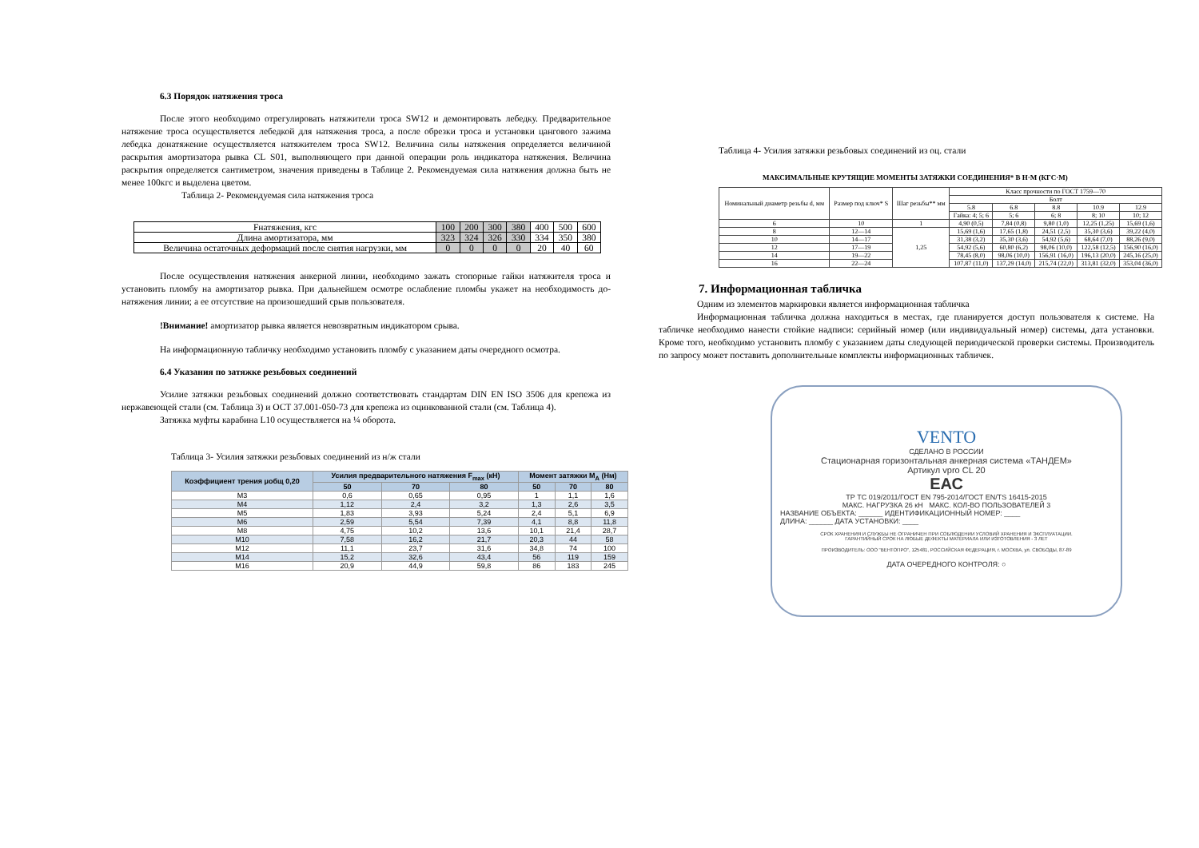6.3 Порядок натяжения троса
После этого необходимо отрегулировать натяжители троса SW12 и демонтировать лебедку. Предварительное натяжение троса осуществляется лебедкой для натяжения троса, а после обрезки троса и установки цангового зажима лебедка донатяжение осуществляется натяжителем троса SW12. Величина силы натяжения определяется величиной раскрытия амортизатора рывка CL S01, выполняющего при данной операции роль индикатора натяжения. Величина раскрытия определяется сантиметром, значения приведены в Таблице 2. Рекомендуемая сила натяжения должна быть не менее 100кгс и выделена цветом.
Таблица 2- Рекомендуемая сила натяжения троса
| Fнатяжения, кгс | 100 | 200 | 300 | 380 | 400 | 500 | 600 |
| Длина амортизатора, мм | 323 | 324 | 326 | 330 | 334 | 350 | 380 |
| Величина остаточных деформаций после снятия нагрузки, мм | 0 | 0 | 0 | 0 | 20 | 40 | 60 |
После осуществления натяжения анкерной линии, необходимо зажать стопорные гайки натяжителя троса и установить пломбу на амортизатор рывка. При дальнейшем осмотре ослабление пломбы укажет на необходимость до-натяжения линии; а ее отсутствие на произошедший срыв пользователя.
!Внимание! амортизатор рывка является невозвратным индикатором срыва.
На информационную табличку необходимо установить пломбу с указанием даты очередного осмотра.
6.4 Указания по затяжке резьбовых соединений
Усилие затяжки резьбовых соединений должно соответствовать стандартам DIN EN ISO 3506 для крепежа из нержавеющей стали (см. Таблица 3) и ОСТ 37.001-050-73 для крепежа из оцинкованной стали (см. Таблица 4).
Затяжка муфты карабина L10 осуществляется на ¼ оборота.
Таблица 3- Усилия затяжки резьбовых соединений из н/ж стали
| Коэффициент трения μобщ 0,20 | Усилия предварительного натяжения F<sub>max</sub> (кН) | | | Момент затяжки M<sub>A</sub> (Нм) | | |
| --- | --- | --- | --- | --- | --- | --- |
| | 50 | 70 | 80 | 50 | 70 | 80 |
| M3 | 0,6 | 0,65 | 0,95 | 1 | 1,1 | 1,6 |
| M4 | 1,12 | 2,4 | 3,2 | 1,3 | 2,6 | 3,5 |
| M5 | 1,83 | 3,93 | 5,24 | 2,4 | 5,1 | 6,9 |
| M6 | 2,59 | 5,54 | 7,39 | 4,1 | 8,8 | 11,8 |
| M8 | 4,75 | 10,2 | 13,6 | 10,1 | 21,4 | 28,7 |
| M10 | 7,58 | 16,2 | 21,7 | 20,3 | 44 | 58 |
| M12 | 11,1 | 23,7 | 31,6 | 34,8 | 74 | 100 |
| M14 | 15,2 | 32,6 | 43,4 | 56 | 119 | 159 |
| M16 | 20,9 | 44,9 | 59,8 | 86 | 183 | 245 |
Таблица 4- Усилия затяжки резьбовых соединений из оц. стали
МАКСИМАЛЬНЫЕ КРУТЯЩИЕ МОМЕНТЫ ЗАТЯЖКИ СОЕДИНЕНИЯ* В Н·М (КГС·М)
| Номинальный диаметр резьбы d, мм | Размер под ключ* S | Шаг резьбы** мм | Класс прочности по ГОСТ 1759—70 | | | | |
| --- | --- | --- | --- | --- | --- | --- | --- |
| | | | Болт | | | | |
| | | | 5.8 | 6.8 | 8.8 | 10.9 | 12.9 |
| | | | Гайка: 4; 5; 6 | 5; 6 | 6; 8 | 8; 10 | 10; 12 |
| 6 | 10 | 1 | 4,90 (0,5) | 7,84 (0,8) | 9,80 (1,0) | 12,25 (1,25) | 15,69 (1,6) |
| 8 | 12—14 | 1,25 | 15,69 (1,6) | 17,65 (1,8) | 24,51 (2,5) | 35,30 (3,6) | 39,22 (4,0) |
| 10 | 14—17 | | 31,38 (3,2) | 35,30 (3,6) | 54,92 (5,6) | 68,64 (7,0) | 88,26 (9,0) |
| 12 | 17—19 | | 54,92 (5,6) | 60,80 (6,2) | 98,06 (10,0) | 122,58 (12,5) | 156,90 (16,0) |
| 14 | 19—22 | | 78,45 (8,0) | 98,06 (10,0) | 156,91 (16,0) | 196,13 (20,0) | 245,16 (25,0) |
| 16 | 22—24 | | 107,87 (11,0) | 137,29 (14,0) | 215,74 (22,0) | 313,81 (32,0) | 353,04 (36,0) |
7. Информационная табличка
Одним из элементов маркировки является информационная табличка
Информационная табличка должна находиться в местах, где планируется доступ пользователя к системе. На табличке необходимо нанести стойкие надписи: серийный номер (или индивидуальный номер) системы, дата установки. Кроме того, необходимо установить пломбу с указанием даты следующей периодической проверки системы. Производитель по запросу может поставить дополнительные комплекты информационных табличек.
VENTO
СДЕЛАНО В РОССИИ
Стационарная горизонтальная анкерная система «ТАНДЕМ»
Артикул vpro CL 20
ЕАС
ТР ТС 019/2011/ГОСТ EN 795-2014/ГОСТ EN/TS 16415-2015
МАКС. НАГРУЗКА 26 кН МАКС. КОЛ-ВО ПОЛЬЗОВАТЕЛЕЙ 3
НАЗВАНИЕ ОБЪЕКТА: ______ ИДЕНТИФИКАЦИОННЫЙ НОМЕР: ____
ДЛИНА: ______ ДАТА УСТАНОВКИ: ____
СРОК ХРАНЕНИЯ И СЛУЖБЫ НЕ ОГРАНИЧЕН ПРИ СОБЛЮДЕНИИ УСЛОВИЙ ХРАНЕНИЯ И ЭКСПЛУАТАЦИИ.
ГАРАНТИЙНЫЙ СРОК НА ЛЮБЫЕ ДЕФЕКТЫ МАТЕРИАЛА ИЛИ ИЗГОТОВЛЕНИЯ - 3 ЛЕТ
ПРОИЗВОДИТЕЛЬ: ООО "ВЕНТОПРО", 125481, РОССИЙСКАЯ ФЕДЕРАЦИЯ, г. МОСКВА, ул. СВОБОДЫ, 87-89
ДАТА ОЧЕРЕДНОГО КОНТРОЛЯ: ○